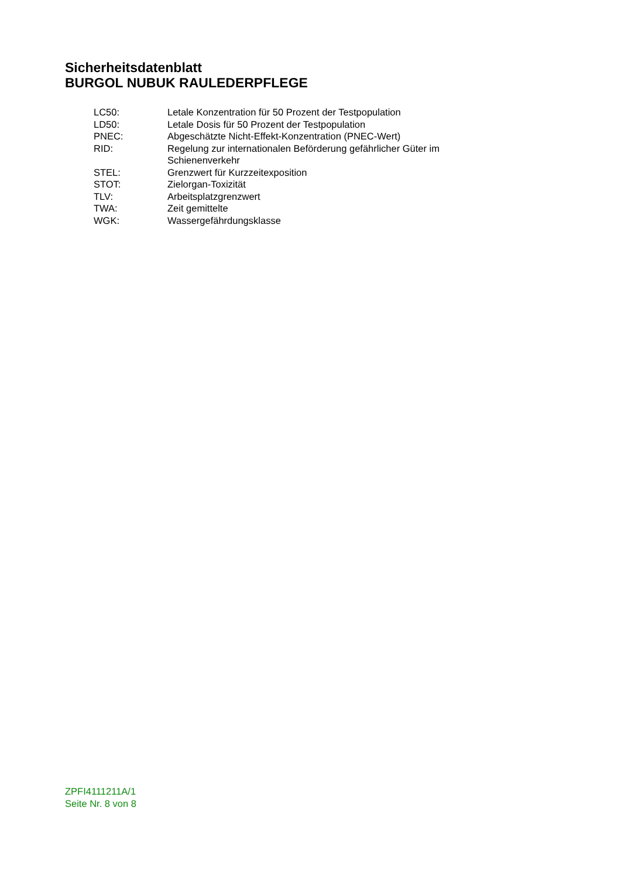Sicherheitsdatenblatt
BURGOL NUBUK RAULEDERPFLEGE
| LC50: | Letale Konzentration für 50 Prozent der Testpopulation |
| LD50: | Letale Dosis für 50 Prozent der Testpopulation |
| PNEC: | Abgeschätzte Nicht-Effekt-Konzentration (PNEC-Wert) |
| RID: | Regelung zur internationalen Beförderung gefährlicher Güter im Schienenverkehr |
| STEL: | Grenzwert für Kurzzeitexposition |
| STOT: | Zielorgan-Toxizität |
| TLV: | Arbeitsplatzgrenzwert |
| TWA: | Zeit gemittelte |
| WGK: | Wassergefährdungsklasse |
ZPFI4111211A/1
Seite Nr. 8 von 8